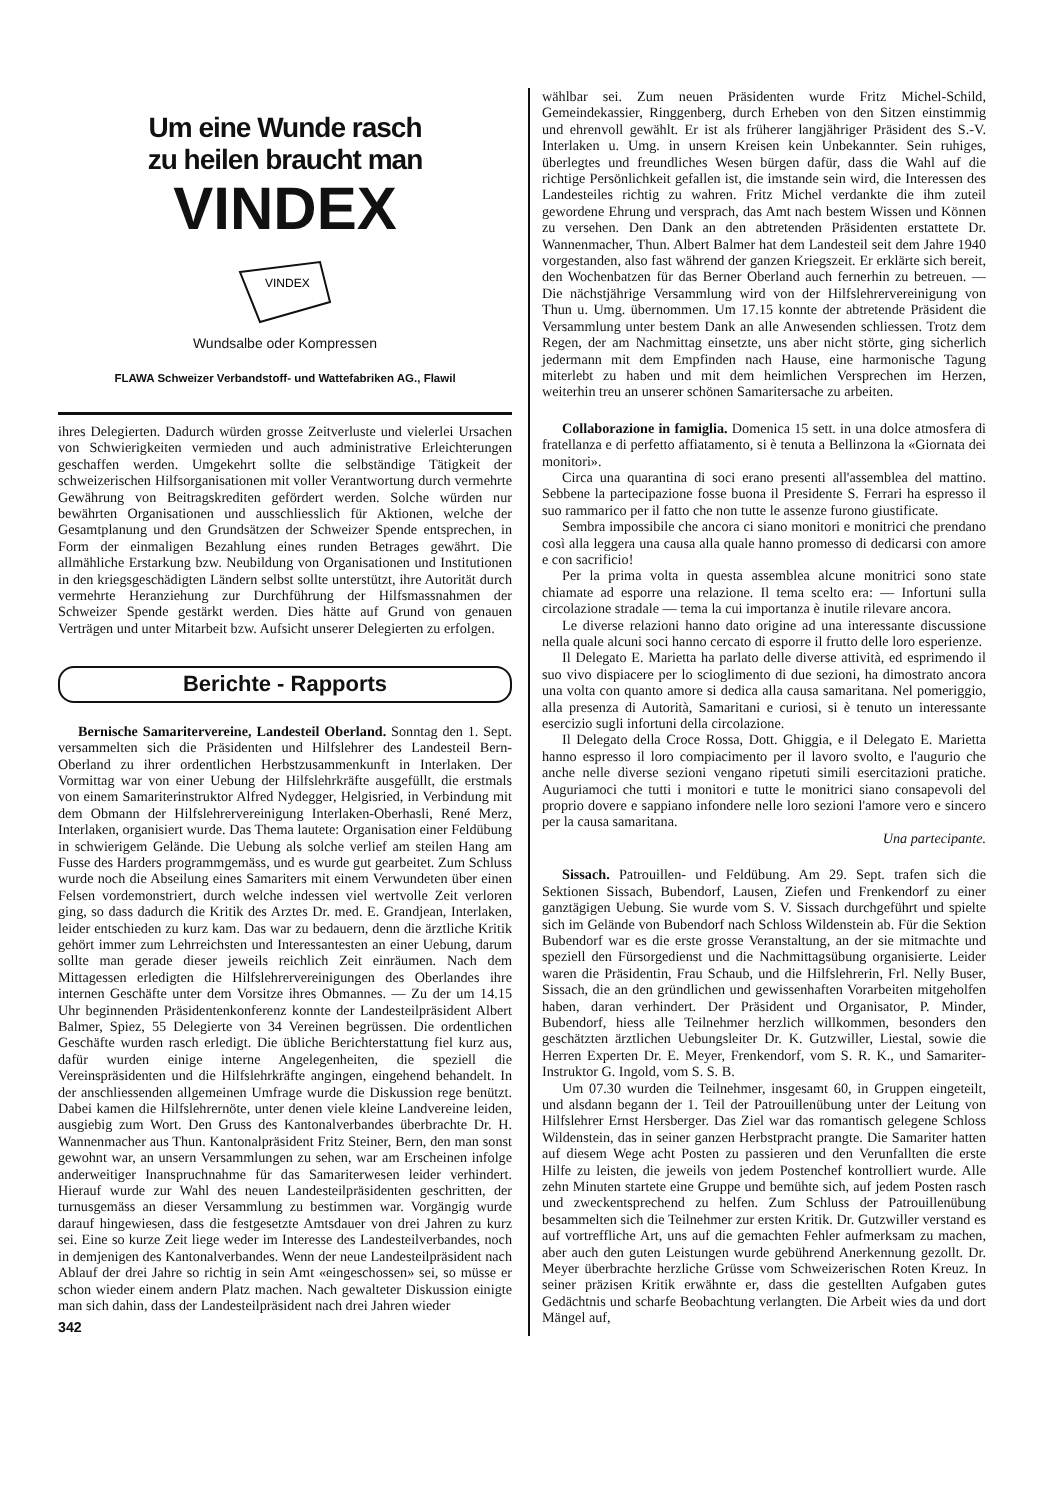Um eine Wunde rasch
zu heilen braucht man
VINDEX
VINDEX
Wundsalbe oder Kompressen
FLAWA Schweizer Verbandstoff- und Wattefabriken AG., Flawil
ihres Delegierten. Dadurch würden grosse Zeitverluste und vielerlei Ursachen von Schwierigkeiten vermieden und auch administrative Erleichterungen geschaffen werden. Umgekehrt sollte die selbständige Tätigkeit der schweizerischen Hilfsorganisationen mit voller Verantwortung durch vermehrte Gewährung von Beitragskrediten gefördert werden. Solche würden nur bewährten Organisationen und ausschliesslich für Aktionen, welche der Gesamtplanung und den Grundsätzen der Schweizer Spende entsprechen, in Form der einmaligen Bezahlung eines runden Betrages gewährt. Die allmähliche Erstarkung bzw. Neubildung von Organisationen und Institutionen in den kriegsgeschädigten Ländern selbst sollte unterstützt, ihre Autorität durch vermehrte Heranziehung zur Durchführung der Hilfsmassnahmen der Schweizer Spende gestärkt werden. Dies hätte auf Grund von genauen Verträgen und unter Mitarbeit bzw. Aufsicht unserer Delegierten zu erfolgen.
Berichte - Rapports
Bernische Samaritervereine, Landesteil Oberland. Sonntag den 1. Sept. versammelten sich die Präsidenten und Hilfslehrer des Landesteil Bern-Oberland zu ihrer ordentlichen Herbstzusammenkunft in Interlaken. Der Vormittag war von einer Uebung der Hilfslehrkräfte ausgefüllt, die erstmals von einem Samariterinstruktor Alfred Nydegger, Helgisried, in Verbindung mit dem Obmann der Hilfslehrervereinigung Interlaken-Oberhasli, René Merz, Interlaken, organisiert wurde. Das Thema lautete: Organisation einer Feldübung in schwierigem Gelände. Die Uebung als solche verlief am steilen Hang am Fusse des Harders programmgemäss, und es wurde gut gearbeitet. Zum Schluss wurde noch die Abseilung eines Samariters mit einem Verwundeten über einen Felsen vordemonstriert, durch welche indessen viel wertvolle Zeit verloren ging, so dass dadurch die Kritik des Arztes Dr. med. E. Grandjean, Interlaken, leider entschieden zu kurz kam. Das war zu bedauern, denn die ärztliche Kritik gehört immer zum Lehrreichsten und Interessantesten an einer Uebung, darum sollte man gerade dieser jeweils reichlich Zeit einräumen. Nach dem Mittagessen erledigten die Hilfslehrervereinigungen des Oberlandes ihre internen Geschäfte unter dem Vorsitze ihres Obmannes. — Zu der um 14.15 Uhr beginnenden Präsidentenkonferenz konnte der Landesteilpräsident Albert Balmer, Spiez, 55 Delegierte von 34 Vereinen begrüssen. Die ordentlichen Geschäfte wurden rasch erledigt. Die übliche Berichterstattung fiel kurz aus, dafür wurden einige interne Angelegenheiten, die speziell die Vereinspräsidenten und die Hilfslehrkräfte angingen, eingehend behandelt. In der anschliessenden allgemeinen Umfrage wurde die Diskussion rege benützt. Dabei kamen die Hilfslehrernöte, unter denen viele kleine Landvereine leiden, ausgiebig zum Wort. Den Gruss des Kantonalverbandes überbrachte Dr. H. Wannenmacher aus Thun. Kantonalpräsident Fritz Steiner, Bern, den man sonst gewohnt war, an unsern Versammlungen zu sehen, war am Erscheinen infolge anderweitiger Inanspruchnahme für das Samariterwesen leider verhindert. Hierauf wurde zur Wahl des neuen Landesteilpräsidenten geschritten, der turnusgemäss an dieser Versammlung zu bestimmen war. Vorgängig wurde darauf hingewiesen, dass die festgesetzte Amtsdauer von drei Jahren zu kurz sei. Eine so kurze Zeit liege weder im Interesse des Landesteilverbandes, noch in demjenigen des Kantonalverbandes. Wenn der neue Landesteilpräsident nach Ablauf der drei Jahre so richtig in sein Amt «eingeschossen» sei, so müsse er schon wieder einem andern Platz machen. Nach gewalteter Diskussion einigte man sich dahin, dass der Landesteilpräsident nach drei Jahren wieder
342
wählbar sei. Zum neuen Präsidenten wurde Fritz Michel-Schild, Gemeindekassier, Ringgenberg, durch Erheben von den Sitzen einstimmig und ehrenvoll gewählt. Er ist als früherer langjähriger Präsident des S.-V. Interlaken u. Umg. in unsern Kreisen kein Unbekannter. Sein ruhiges, überlegtes und freundliches Wesen bürgen dafür, dass die Wahl auf die richtige Persönlichkeit gefallen ist, die imstande sein wird, die Interessen des Landesteiles richtig zu wahren. Fritz Michel verdankte die ihm zuteil gewordene Ehrung und versprach, das Amt nach bestem Wissen und Können zu versehen. Den Dank an den abtretenden Präsidenten erstattete Dr. Wannenmacher, Thun. Albert Balmer hat dem Landesteil seit dem Jahre 1940 vorgestanden, also fast während der ganzen Kriegszeit. Er erklärte sich bereit, den Wochenbatzen für das Berner Oberland auch fernerhin zu betreuen. — Die nächstjährige Versammlung wird von der Hilfslehrervereinigung von Thun u. Umg. übernommen. Um 17.15 konnte der abtretende Präsident die Versammlung unter bestem Dank an alle Anwesenden schliessen. Trotz dem Regen, der am Nachmittag einsetzte, uns aber nicht störte, ging sicherlich jedermann mit dem Empfinden nach Hause, eine harmonische Tagung miterlebt zu haben und mit dem heimlichen Versprechen im Herzen, weiterhin treu an unserer schönen Samaritersache zu arbeiten.
Collaborazione in famiglia. Domenica 15 sett. in una dolce atmosfera di fratellanza e di perfetto affiatamento, si è tenuta a Bellinzona la «Giornata dei monitori».
Circa una quarantina di soci erano presenti all'assemblea del mattino. Sebbene la partecipazione fosse buona il Presidente S. Ferrari ha espresso il suo rammarico per il fatto che non tutte le assenze furono giustificate.
Sembra impossibile che ancora ci siano monitori e monitrici che prendano così alla leggera una causa alla quale hanno promesso di dedicarsi con amore e con sacrificio!
Per la prima volta in questa assemblea alcune monitrici sono state chiamate ad esporre una relazione. Il tema scelto era: — Infortuni sulla circolazione stradale — tema la cui importanza è inutile rilevare ancora.
Le diverse relazioni hanno dato origine ad una interessante discussione nella quale alcuni soci hanno cercato di esporre il frutto delle loro esperienze.
Il Delegato E. Marietta ha parlato delle diverse attività, ed esprimendo il suo vivo dispiacere per lo scioglimento di due sezioni, ha dimostrato ancora una volta con quanto amore si dedica alla causa samaritana. Nel pomeriggio, alla presenza di Autorità, Samaritani e curiosi, si è tenuto un interessante esercizio sugli infortuni della circolazione.
Il Delegato della Croce Rossa, Dott. Ghiggia, e il Delegato E. Marietta hanno espresso il loro compiacimento per il lavoro svolto, e l'augurio che anche nelle diverse sezioni vengano ripetuti simili esercitazioni pratiche. Auguriamoci che tutti i monitori e tutte le monitrici siano consapevoli del proprio dovere e sappiano infondere nelle loro sezioni l'amore vero e sincero per la causa samaritana.
Una partecipante.
Sissach. Patrouillen- und Feldübung. Am 29. Sept. trafen sich die Sektionen Sissach, Bubendorf, Lausen, Ziefen und Frenkendorf zu einer ganztägigen Uebung. Sie wurde vom S. V. Sissach durchgeführt und spielte sich im Gelände von Bubendorf nach Schloss Wildenstein ab. Für die Sektion Bubendorf war es die erste grosse Veranstaltung, an der sie mitmachte und speziell den Fürsorgedienst und die Nachmittagsübung organisierte. Leider waren die Präsidentin, Frau Schaub, und die Hilfslehrerin, Frl. Nelly Buser, Sissach, die an den gründlichen und gewissenhaften Vorarbeiten mitgeholfen haben, daran verhindert. Der Präsident und Organisator, P. Minder, Bubendorf, hiess alle Teilnehmer herzlich willkommen, besonders den geschätzten ärztlichen Uebungsleiter Dr. K. Gutzwiller, Liestal, sowie die Herren Experten Dr. E. Meyer, Frenkendorf, vom S. R. K., und Samariter-Instruktor G. Ingold, vom S. S. B.
Um 07.30 wurden die Teilnehmer, insgesamt 60, in Gruppen eingeteilt, und alsdann begann der 1. Teil der Patrouillenübung unter der Leitung von Hilfslehrer Ernst Hersberger. Das Ziel war das romantisch gelegene Schloss Wildenstein, das in seiner ganzen Herbstpracht prangte. Die Samariter hatten auf diesem Wege acht Posten zu passieren und den Verunfallten die erste Hilfe zu leisten, die jeweils von jedem Postenchef kontrolliert wurde. Alle zehn Minuten startete eine Gruppe und bemühte sich, auf jedem Posten rasch und zweckentsprechend zu helfen. Zum Schluss der Patrouillenübung besammelten sich die Teilnehmer zur ersten Kritik. Dr. Gutzwiller verstand es auf vortreffliche Art, uns auf die gemachten Fehler aufmerksam zu machen, aber auch den guten Leistungen wurde gebührend Anerkennung gezollt. Dr. Meyer überbrachte herzliche Grüsse vom Schweizerischen Roten Kreuz. In seiner präzisen Kritik erwähnte er, dass die gestellten Aufgaben gutes Gedächtnis und scharfe Beobachtung verlangten. Die Arbeit wies da und dort Mängel auf,